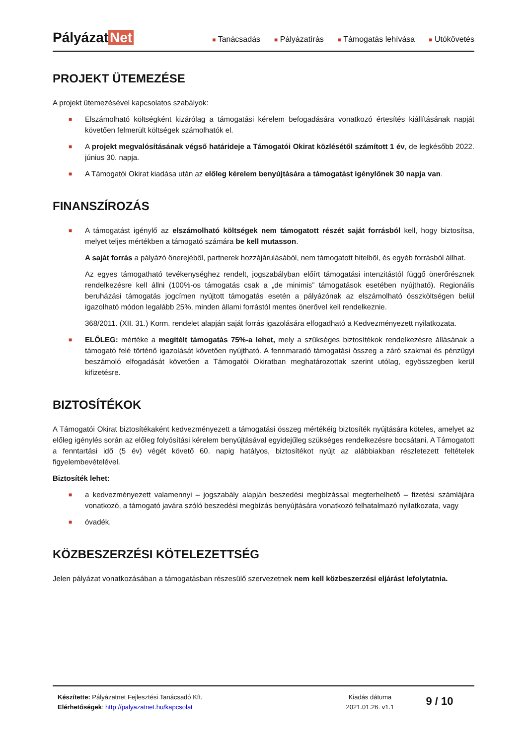Pályázat Net
■ Tanácsadás
■ Pályázatírás
■ Támogatás lehívása
■ Utókövetés
PROJEKT ÜTEMEZÉSE
A projekt ütemezésével kapcsolatos szabályok:
■ Elszámolható költségként kizárólag a támogatási kérelem befogadására vonatkozó értesítés kiállításának napját követően felmerült költségek számolhatók el.
■ A projekt megvalósításának végső határideje a Támogatói Okirat közlésétől számított 1 év, de legkésőbb 2022. június 30. napja.
■ A Támogatói Okirat kiadása után az előleg kérelem benyújtására a támogatást igénylőnek 30 napja van.
FINANSZÍROZÁS
■ A támogatást igénylő az elszámolható költségek nem támogatott részét saját forrásból kell, hogy biztosítsa, melyet teljes mértékben a támogató számára be kell mutasson.
A saját forrás a pályázó önerejéből, partnerek hozzájárulásából, nem támogatott hitelből, és egyéb forrásból állhat.
Az egyes támogatható tevékenységhez rendelt, jogszabályban előírt támogatási intenzitástól függő önerőrésznek rendelkezésre kell állni (100%-os támogatás csak a „de minimis” támogatások esetében nyújtható). Regionális beruházási támogatás jogcímen nyújtott támogatás esetén a pályázónak az elszámolható összköltségen belül igazolható módon legalább 25%, minden állami forrástól mentes önerővel kell rendelkeznie.
368/2011. (XII. 31.) Korm. rendelet alapján saját forrás igazolására elfogadható a Kedvezményezett nyilatkozata.
■ ELŐLEG: mértéke a megítélt támogatás 75%-a lehet, mely a szükséges biztosítékok rendelkezésre állásának a támogató felé történő igazolását követően nyújtható. A fennmaradó támogatási összeg a záró szakmai és pénzügyi beszámoló elfogadását követően a Támogatói Okiratban meghatározottak szerint utólag, egyösszegben kerül kifizetésre.
BIZTOSÍTÉKOK
A Támogatói Okirat biztosítékaként kedvezményezett a támogatási összeg mértékéig biztosíték nyújtására köteles, amelyet az előleg igénylés során az előleg folyósítási kérelem benyújtásával egyidejűleg szükséges rendelkezésre bocsátani. A Támogatott a fenntartási idő (5 év) végét követő 60. napig hatályos, biztosítékot nyújt az alábbiakban részletezett feltételek figyelembevételével.
Biztosíték lehet:
■ a kedvezményezett valamennyi – jogszabály alapján beszedési megbízással megterhelhető – fizetési számlájára vonatkozó, a támogató javára szóló beszedési megbízás benyújtására vonatkozó felhatalmazó nyilatkozata, vagy
■ óvadék.
KÖZBESZERZÉSI KÖTELEZETTSÉG
Jelen pályázat vonatkozásában a támogatásban részesülő szervezetnek nem kell közbeszerzési eljárást lefolytatnia.
Készítette: Pályázatnet Fejlesztési Tanácsadó Kft.
Elérhetőségek: http://palyazatnet.hu/kapcsolat
Kiadás dátuma
2021.01.26. v1.1
9 / 10